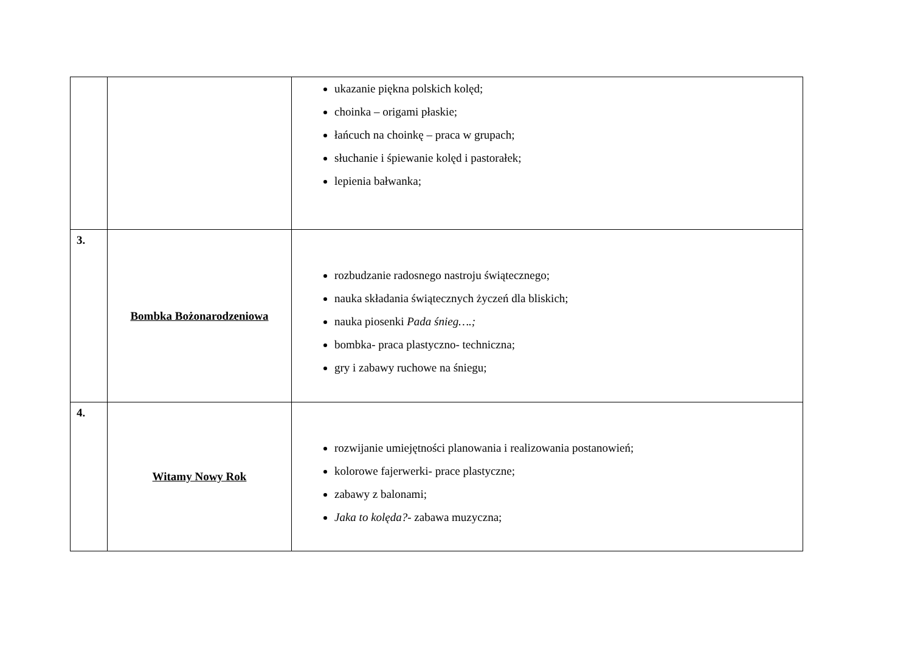| | | ukazanie piękna polskich kolęd; choinka – origami płaskie; łańcuch na choinkę – praca w grupach; słuchanie i śpiewanie kolęd i pastorałek; lepienia bałwanka; |
| 3. | Bombka Bożonarodzeniowa | rozbudzanie radosnego nastroju świątecznego; nauka składania świątecznych życzeń dla bliskich; nauka piosenki Pada śnieg….; bombka- praca plastyczno- techniczna; gry i zabawy ruchowe na śniegu; |
| 4. | Witamy Nowy Rok | rozwijanie umiejętności planowania i realizowania postanowień; kolorowe fajerwerki- prace plastyczne; zabawy z balonami; Jaka to kolęda? - zabawa muzyczna; |